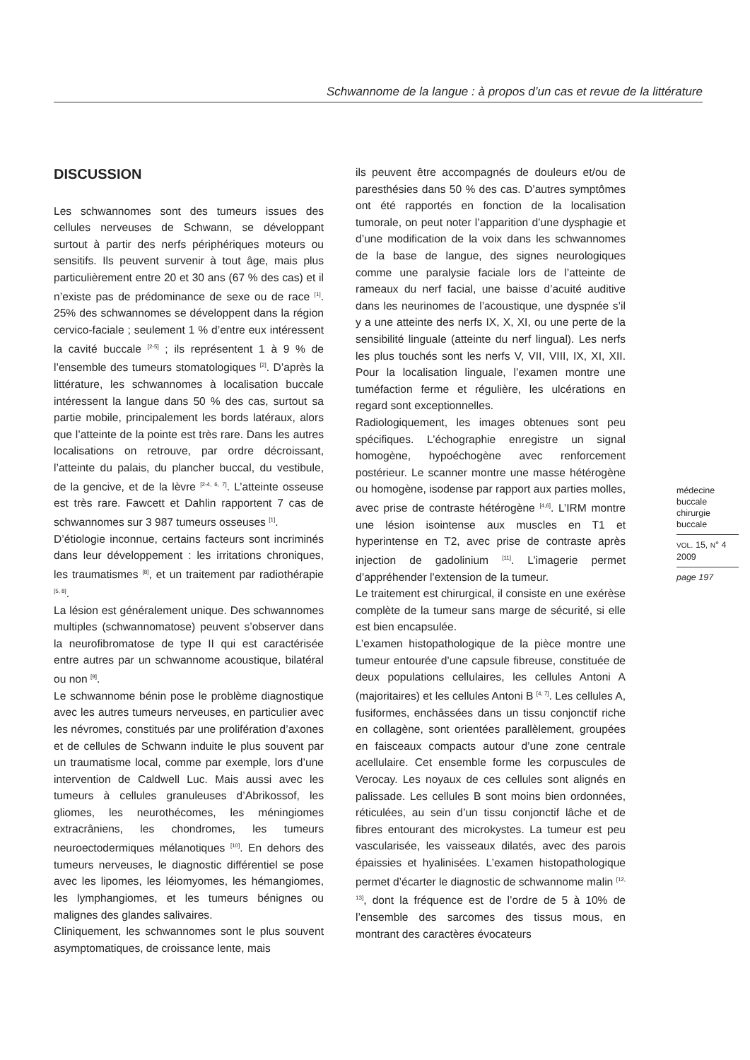Schwannome de la langue : à propos d’un cas et revue de la littérature
DISCUSSION
Les schwannomes sont des tumeurs issues des cellules nerveuses de Schwann, se développant surtout à partir des nerfs périphériques moteurs ou sensitifs. Ils peuvent survenir à tout âge, mais plus particulièrement entre 20 et 30 ans (67 % des cas) et il n’existe pas de prédominance de sexe ou de race <sup>[1]</sup>. 25% des schwannomes se développent dans la région cervico-faciale ; seulement 1 % d’entre eux intéressent la cavité buccale <sup>[2-5]</sup> ; ils représentent 1 à 9 % de l’ensemble des tumeurs stomatologiques <sup>[2]</sup>. D’après la littérature, les schwannomes à localisation buccale intéressent la langue dans 50 % des cas, surtout sa partie mobile, principalement les bords latéraux, alors que l’atteinte de la pointe est très rare. Dans les autres localisations on retrouve, par ordre décroissant, l’atteinte du palais, du plancher buccal, du vestibule, de la gencive, et de la lèvre <sup>[2-4, 6, 7]</sup>. L’atteinte osseuse est très rare. Fawcett et Dahlin rapportent 7 cas de schwannomes sur 3 987 tumeurs osseuses <sup>[1]</sup>.
D’étiologie inconnue, certains facteurs sont incriminés dans leur développement : les irritations chroniques, les traumatismes <sup>[8]</sup>, et un traitement par radiothérapie <sup>[5, 8]</sup>.
La lésion est généralement unique. Des schwannomes multiples (schwannomatose) peuvent s’observer dans la neurofibromatose de type II qui est caractérisée entre autres par un schwannome acoustique, bilatéral ou non <sup>[9]</sup>.
Le schwannome bénin pose le problème diagnostique avec les autres tumeurs nerveuses, en particulier avec les névromes, constitués par une prolifération d’axones et de cellules de Schwann induite le plus souvent par un traumatisme local, comme par exemple, lors d’une intervention de Caldwell Luc. Mais aussi avec les tumeurs à cellules granuleuses d’Abrikossof, les gliomes, les neurothécomes, les méningiomes extracrâniens, les chondromes, les tumeurs neuroectodermiques mélanotiques <sup>[10]</sup>. En dehors des tumeurs nerveuses, le diagnostic différentiel se pose avec les lipomes, les léiomyomes, les hémangiomes, les lymphangiomes, et les tumeurs bénignes ou malignes des glandes salivaires.
Cliniquement, les schwannomes sont le plus souvent asymptomatiques, de croissance lente, mais
ils peuvent être accompagnés de douleurs et/ou de paresthésies dans 50 % des cas. D’autres symptômes ont été rapportés en fonction de la localisation tumorale, on peut noter l’apparition d’une dysphagie et d’une modification de la voix dans les schwannomes de la base de langue, des signes neurologiques comme une paralysie faciale lors de l’atteinte de rameaux du nerf facial, une baisse d’acuité auditive dans les neurinomes de l’acoustique, une dyspnée s’il y a une atteinte des nerfs IX, X, XI, ou une perte de la sensibilité linguale (atteinte du nerf lingual). Les nerfs les plus touchés sont les nerfs V, VII, VIII, IX, XI, XII. Pour la localisation linguale, l’examen montre une tuméfaction ferme et régulière, les ulcérations en regard sont exceptionnelles.
Radiologiquement, les images obtenues sont peu spécifiques. L’échographie enregistre un signal homogène, hypoéchogène avec renforcement postérieur. Le scanner montre une masse hétérogène ou homogène, isodense par rapport aux parties molles, avec prise de contraste hétérogène <sup>[4,6]</sup>. L’IRM montre une lésion isointense aux muscles en T1 et hyperintense en T2, avec prise de contraste après injection de gadolinium <sup>[11]</sup>. L’imagerie permet d’appréhender l’extension de la tumeur.
Le traitement est chirurgical, il consiste en une exérèse complète de la tumeur sans marge de sécurité, si elle est bien encapsulée.
L’examen histopathologique de la pièce montre une tumeur entourée d’une capsule fibreuse, constituée de deux populations cellulaires, les cellules Antoni A (majoritaires) et les cellules Antoni B <sup>[4, 7]</sup>. Les cellules A, fusiformes, enchâssées dans un tissu conjonctif riche en collagène, sont orientées parallèlement, groupées en faisceaux compacts autour d’une zone centrale acellulaire. Cet ensemble forme les corpuscules de Verocay. Les noyaux de ces cellules sont alignés en palissade. Les cellules B sont moins bien ordonnées, réticulées, au sein d’un tissu conjonctif lâche et de fibres entourant des microkystes. La tumeur est peu vascularisée, les vaisseaux dilatés, avec des parois épaissies et hyalinisées. L’examen histopathologique permet d’écarter le diagnostic de schwannome malin <sup>[12, 13]</sup>, dont la fréquence est de l’ordre de 5 à 10% de l’ensemble des sarcomes des tissus mous, en montrant des caractères évocateurs
médecine
buccale
chirurgie
buccale
VOL. 15, N° 4
2009
page 197